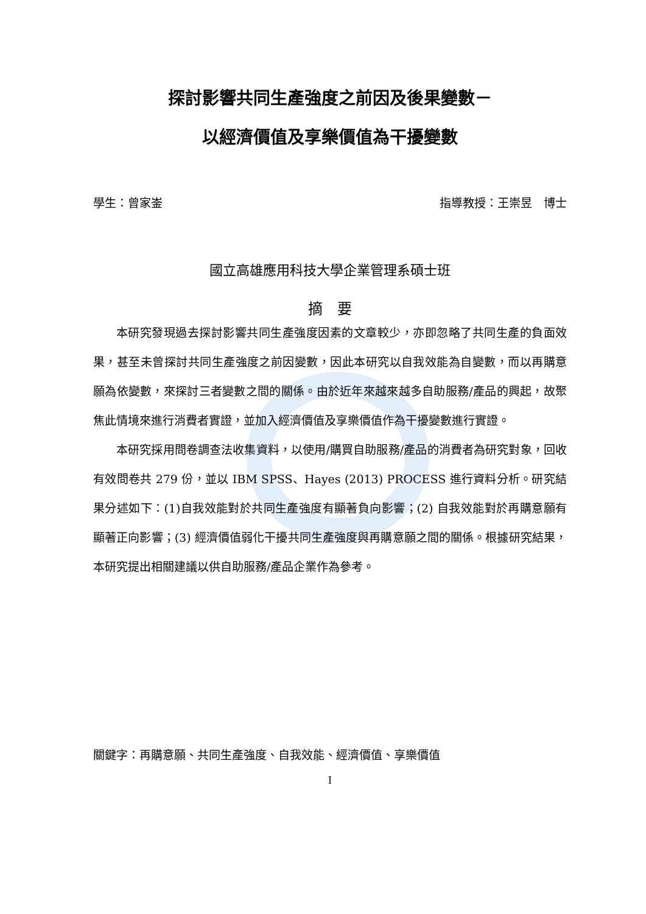探討影響共同生產強度之前因及後果變數－
以經濟價值及享樂價值為干擾變數
學生：曾家崟 指導教授：王崇昱　博士
國立高雄應用科技大學企業管理系碩士班
摘　要
本研究發現過去探討影響共同生產強度因素的文章較少，亦即忽略了共同生產的負面效果，甚至未曾探討共同生產強度之前因變數，因此本研究以自我效能為自變數，而以再購意願為依變數，來探討三者變數之間的關係。由於近年來越來越多自助服務/產品的興起，故聚焦此情境來進行消費者實證，並加入經濟價值及享樂價值作為干擾變數進行實證。
本研究採用問卷調查法收集資料，以使用/購買自助服務/產品的消費者為研究對象，回收有效問卷共 279 份，並以 IBM SPSS、Hayes (2013) PROCESS 進行資料分析。研究結果分述如下：(1)自我效能對於共同生產強度有顯著負向影響；(2) 自我效能對於再購意願有顯著正向影響；(3) 經濟價值弱化干擾共同生產強度與再購意願之間的關係。根據研究結果，本研究提出相關建議以供自助服務/產品企業作為參考。
關鍵字：再購意願、共同生產強度、自我效能、經濟價值、享樂價值
I